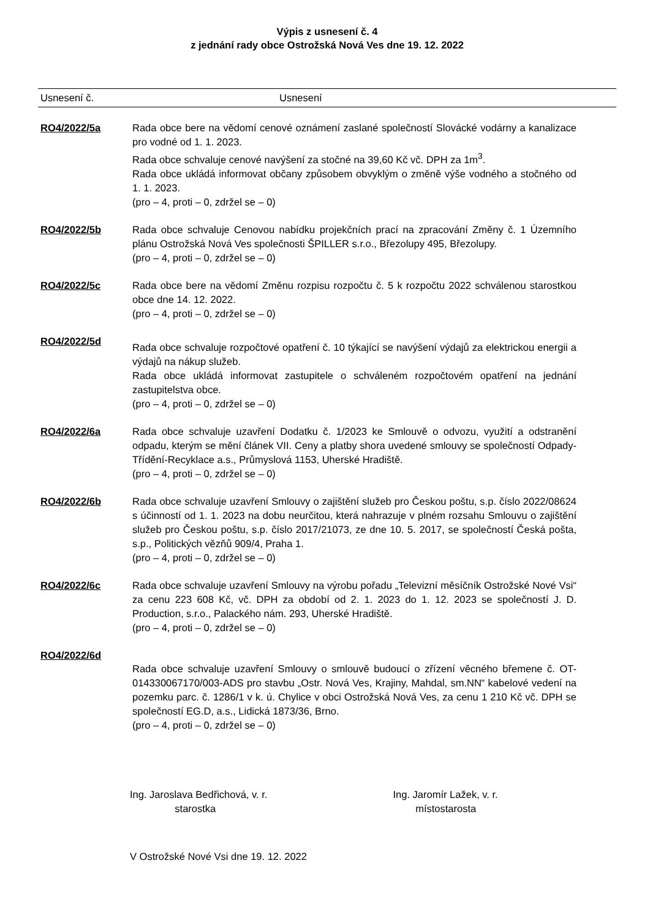Výpis z usnesení č. 4
z jednání rady obce Ostrožská Nová Ves dne 19. 12. 2022
Usnesení č. Usnesení
RO4/2022/5a Rada obce bere na vědomí cenové oznámení zaslané společností Slovácké vodárny a kanalizace pro vodné od 1. 1. 2023.
Rada obce schvaluje cenové navýšení za stočné na 39,60 Kč vč. DPH za 1m<sup>3</sup>.
Rada obce ukládá informovat občany způsobem obvyklým o změně výše vodného a stočného od 1. 1. 2023.
(pro – 4, proti – 0, zdržel se – 0)
RO4/2022/5b Rada obce schvaluje Cenovou nabídku projekčních prací na zpracování Změny č. 1 Územního plánu Ostrožská Nová Ves společnosti ŠPILLER s.r.o., Březolupy 495, Březolupy.
(pro – 4, proti – 0, zdržel se – 0)
RO4/2022/5c Rada obce bere na vědomí Změnu rozpisu rozpočtu č. 5 k rozpočtu 2022 schválenou starostkou obce dne 14. 12. 2022.
(pro – 4, proti – 0, zdržel se – 0)
RO4/2022/5d
Rada obce schvaluje rozpočtové opatření č. 10 týkající se navýšení výdajů za elektrickou energii a výdajů na nákup služeb.
Rada obce ukládá informovat zastupitele o schváleném rozpočtovém opatření na jednání zastupitelstva obce.
(pro – 4, proti – 0, zdržel se – 0)
RO4/2022/6a Rada obce schvaluje uzavření Dodatku č. 1/2023 ke Smlouvě o odvozu, využití a odstranění odpadu, kterým se mění článek VII. Ceny a platby shora uvedené smlouvy se společností Odpady-Třídění-Recyklace a.s., Průmyslová 1153, Uherské Hradiště.
(pro – 4, proti – 0, zdržel se – 0)
RO4/2022/6b Rada obce schvaluje uzavření Smlouvy o zajištění služeb pro Českou poštu, s.p. číslo 2022/08624 s účinností od 1. 1. 2023 na dobu neurčitou, která nahrazuje v plném rozsahu Smlouvu o zajištění služeb pro Českou poštu, s.p. číslo 2017/21073, ze dne 10. 5. 2017, se společností Česká pošta, s.p., Politických vězňů 909/4, Praha 1.
(pro – 4, proti – 0, zdržel se – 0)
RO4/2022/6c Rada obce schvaluje uzavření Smlouvy na výrobu pořadu „Televizní měsíčník Ostrožské Nové Vsi“ za cenu 223 608 Kč, vč. DPH za období od 2. 1. 2023 do 1. 12. 2023 se společností J. D. Production, s.r.o., Palackého nám. 293, Uherské Hradiště.
(pro – 4, proti – 0, zdržel se – 0)
RO4/2022/6d
Rada obce schvaluje uzavření Smlouvy o smlouvě budoucí o zřízení věcného břemene č. OT- 014330067170/003-ADS pro stavbu „Ostr. Nová Ves, Krajiny, Mahdal, sm.NN“ kabelové vedení na pozemku parc. č. 1286/1 v k. ú. Chylice v obci Ostrožská Nová Ves, za cenu 1 210 Kč vč. DPH se společností EG.D, a.s., Lidická 1873/36, Brno.
(pro – 4, proti – 0, zdržel se – 0)
Ing. Jaroslava Bedřichová, v. r.
starostka
Ing. Jaromír Lažek, v. r.
místostarosta
V Ostrožské Nové Vsi dne 19. 12. 2022